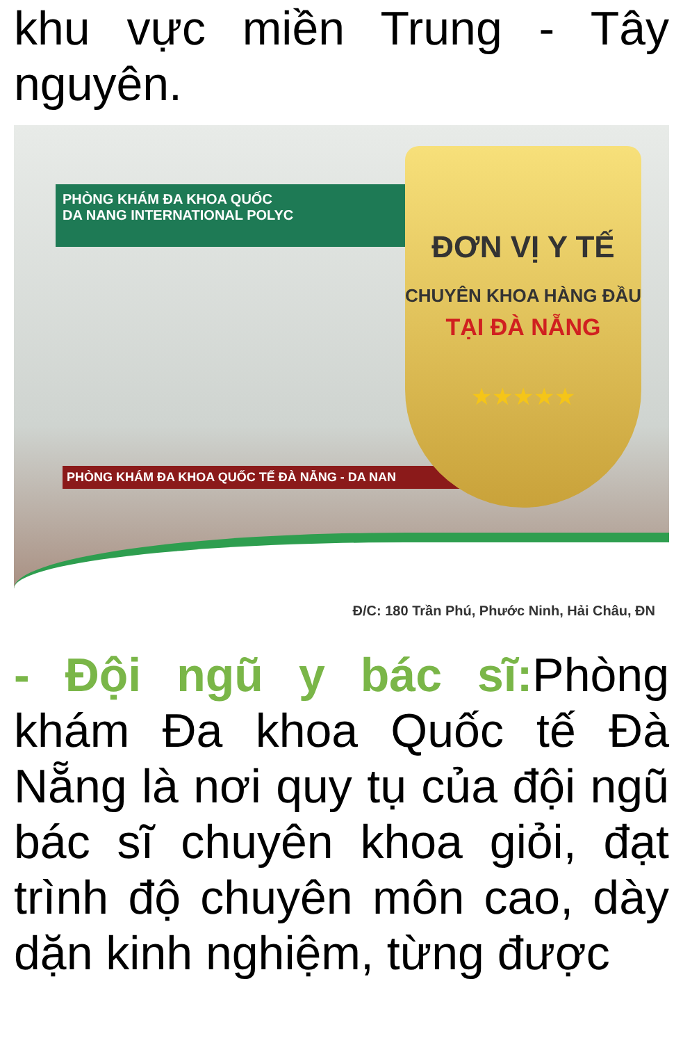khu vực miền Trung - Tây nguyên.
PHÒNG KHÁM ĐA KHOA QUỐC
DA NANG INTERNATIONAL POLYC
PHÒNG KHÁM ĐA KHOA QUỐC TẾ ĐÀ NẴNG - DA NAN
ĐƠN VỊ Y TẾ
CHUYÊN KHOA HÀNG ĐẦU
TẠI ĐÀ NẴNG
★★★★★
Đ/C: 180 Trần Phú, Phước Ninh, Hải Châu, ĐN
- Đội ngũ y bác sĩ: Phòng khám Đa khoa Quốc tế Đà Nẵng là nơi quy tụ của đội ngũ bác sĩ chuyên khoa giỏi, đạt trình độ chuyên môn cao, dày dặn kinh nghiệm, từng được